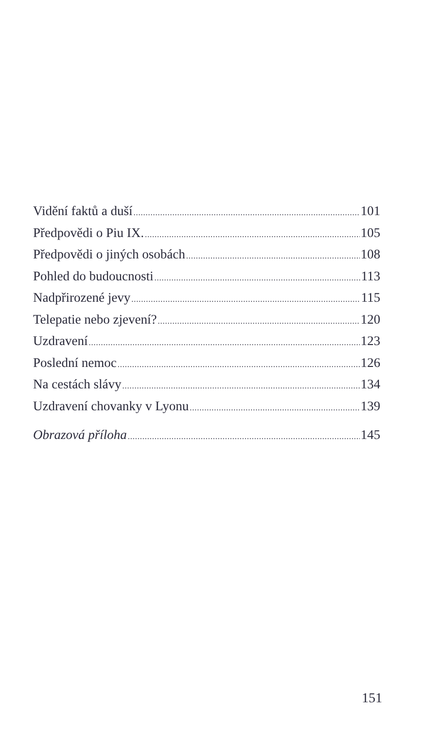Vidění faktů a duší 101
Předpovědi o Piu IX. 105
Předpovědi o jiných osobách 108
Pohled do budoucnosti 113
Nadpřirozené jevy 115
Telepatie nebo zjevení? 120
Uzdravení 123
Poslední nemoc 126
Na cestách slávy 134
Uzdravení chovanky v Lyonu 139
Obrazová příloha 145
151